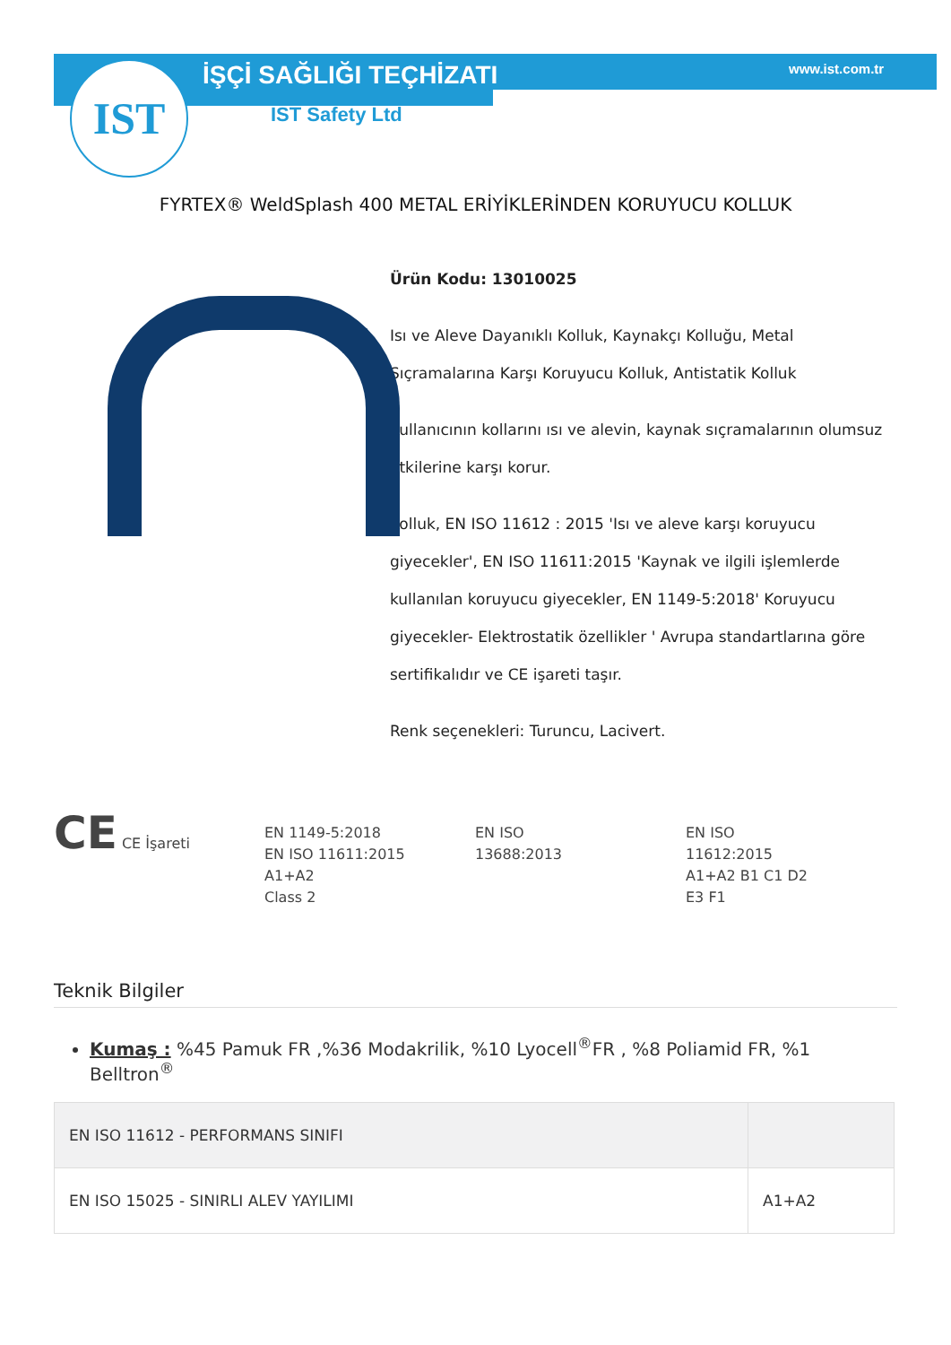IST İŞÇİ SAĞLIĞI TEÇHİZATI
IST Safety Ltd
www.ist.com.tr
FYRTEX® WeldSplash 400 METAL ERİYİKLERİNDEN KORUYUCU KOLLUK
Ürün Kodu: 13010025
Isı ve Aleve Dayanıklı Kolluk, Kaynakçı Kolluğu, Metal Sıçramalarına Karşı Koruyucu Kolluk, Antistatik Kolluk
Kullanıcının kollarını ısı ve alevin, kaynak sıçramalarının olumsuz etkilerine karşı korur.
Kolluk, EN ISO 11612 : 2015 'Isı ve aleve karşı koruyucu giyecekler', EN ISO 11611:2015 'Kaynak ve ilgili işlemlerde kullanılan koruyucu giyecekler, EN 1149-5:2018' Koruyucu giyecekler- Elektrostatik özellikler ' Avrupa standartlarına göre sertifikalıdır ve CE işareti taşır.
Renk seçenekleri: Turuncu, Lacivert.
CE CE İşareti EN 1149-5:2018
EN ISO 11611:2015
A1+A2
Class 2
EN ISO
13688:2013
EN ISO
11612:2015
A1+A2 B1 C1 D2
E3 F1
Teknik Bilgiler
Kumaş : %45 Pamuk FR ,%36 Modakrilik, %10 Lyocell<sup>®</sup>FR , %8 Poliamid FR, %1 Belltron<sup>®</sup>
| EN ISO 11612 - PERFORMANS SINIFI | |
| EN ISO 15025 - SINIRLI ALEV YAYILIMI | A1+A2 |